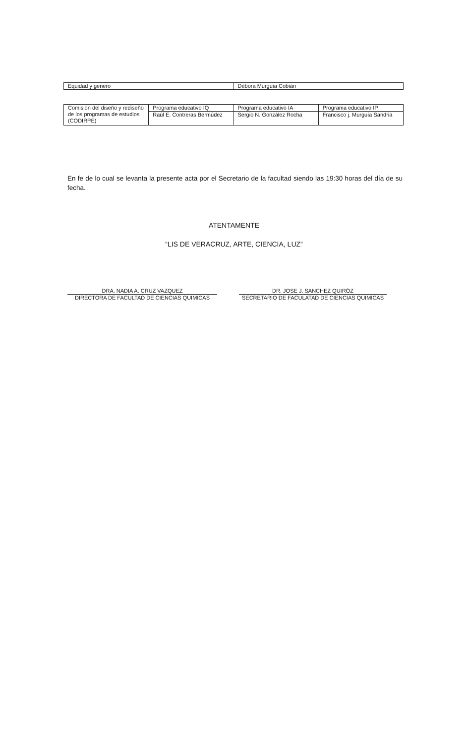| Equidad y genero | Débora Murguía Cobián |
| Comisión del diseño y rediseño de los programas de estudios (CODIRPE) | Programa educativo IQ | Programa educativo IA | Programa educativo IP |
| | Raúl E. Contreras Bermúdez | Sergio N. González Rocha | Francisco j. Murguía Sandria |
En fe de lo cual se levanta la presente acta por el Secretario de la facultad siendo las 19:30 horas del día de su fecha.
ATENTAMENTE
“LIS DE VERACRUZ, ARTE, CIENCIA, LUZ”
DRA. NADIA A. CRUZ VAZQUEZ
DIRECTORA DE FACULTAD DE CIENCIAS QUIMICAS
DR. JOSE J. SANCHEZ QUIRÓZ
SECRETARIO DE FACULATAD DE CIENCIAS QUIMICAS